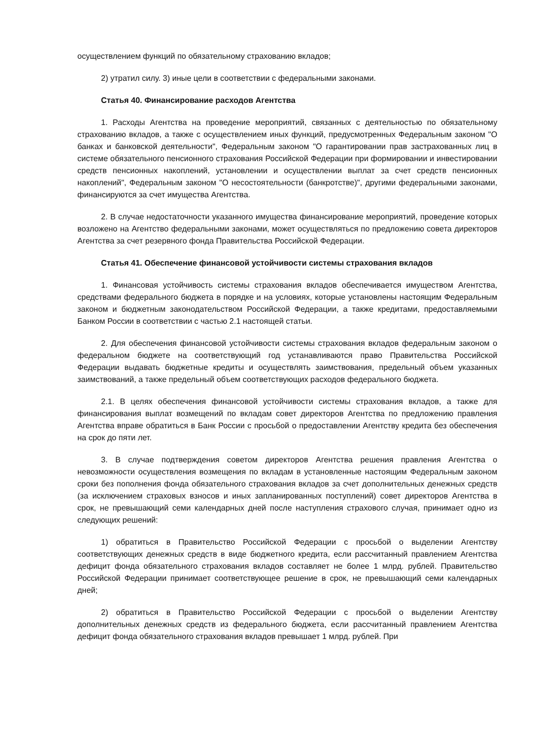осуществлением функций по обязательному страхованию вкладов;
2) утратил силу. 3) иные цели в соответствии с федеральными законами.
Статья 40. Финансирование расходов Агентства
1. Расходы Агентства на проведение мероприятий, связанных с деятельностью по обязательному страхованию вкладов, а также с осуществлением иных функций, предусмотренных Федеральным законом "О банках и банковской деятельности", Федеральным законом "О гарантировании прав застрахованных лиц в системе обязательного пенсионного страхования Российской Федерации при формировании и инвестировании средств пенсионных накоплений, установлении и осуществлении выплат за счет средств пенсионных накоплений", Федеральным законом "О несостоятельности (банкротстве)", другими федеральными законами, финансируются за счет имущества Агентства.
2. В случае недостаточности указанного имущества финансирование мероприятий, проведение которых возложено на Агентство федеральными законами, может осуществляться по предложению совета директоров Агентства за счет резервного фонда Правительства Российской Федерации.
Статья 41. Обеспечение финансовой устойчивости системы страхования вкладов
1. Финансовая устойчивость системы страхования вкладов обеспечивается имуществом Агентства, средствами федерального бюджета в порядке и на условиях, которые установлены настоящим Федеральным законом и бюджетным законодательством Российской Федерации, а также кредитами, предоставляемыми Банком России в соответствии с частью 2.1 настоящей статьи.
2. Для обеспечения финансовой устойчивости системы страхования вкладов федеральным законом о федеральном бюджете на соответствующий год устанавливаются право Правительства Российской Федерации выдавать бюджетные кредиты и осуществлять заимствования, предельный объем указанных заимствований, а также предельный объем соответствующих расходов федерального бюджета.
2.1. В целях обеспечения финансовой устойчивости системы страхования вкладов, а также для финансирования выплат возмещений по вкладам совет директоров Агентства по предложению правления Агентства вправе обратиться в Банк России с просьбой о предоставлении Агентству кредита без обеспечения на срок до пяти лет.
3. В случае подтверждения советом директоров Агентства решения правления Агентства о невозможности осуществления возмещения по вкладам в установленные настоящим Федеральным законом сроки без пополнения фонда обязательного страхования вкладов за счет дополнительных денежных средств (за исключением страховых взносов и иных запланированных поступлений) совет директоров Агентства в срок, не превышающий семи календарных дней после наступления страхового случая, принимает одно из следующих решений:
1) обратиться в Правительство Российской Федерации с просьбой о выделении Агентству соответствующих денежных средств в виде бюджетного кредита, если рассчитанный правлением Агентства дефицит фонда обязательного страхования вкладов составляет не более 1 млрд. рублей. Правительство Российской Федерации принимает соответствующее решение в срок, не превышающий семи календарных дней;
2) обратиться в Правительство Российской Федерации с просьбой о выделении Агентству дополнительных денежных средств из федерального бюджета, если рассчитанный правлением Агентства дефицит фонда обязательного страхования вкладов превышает 1 млрд. рублей. При